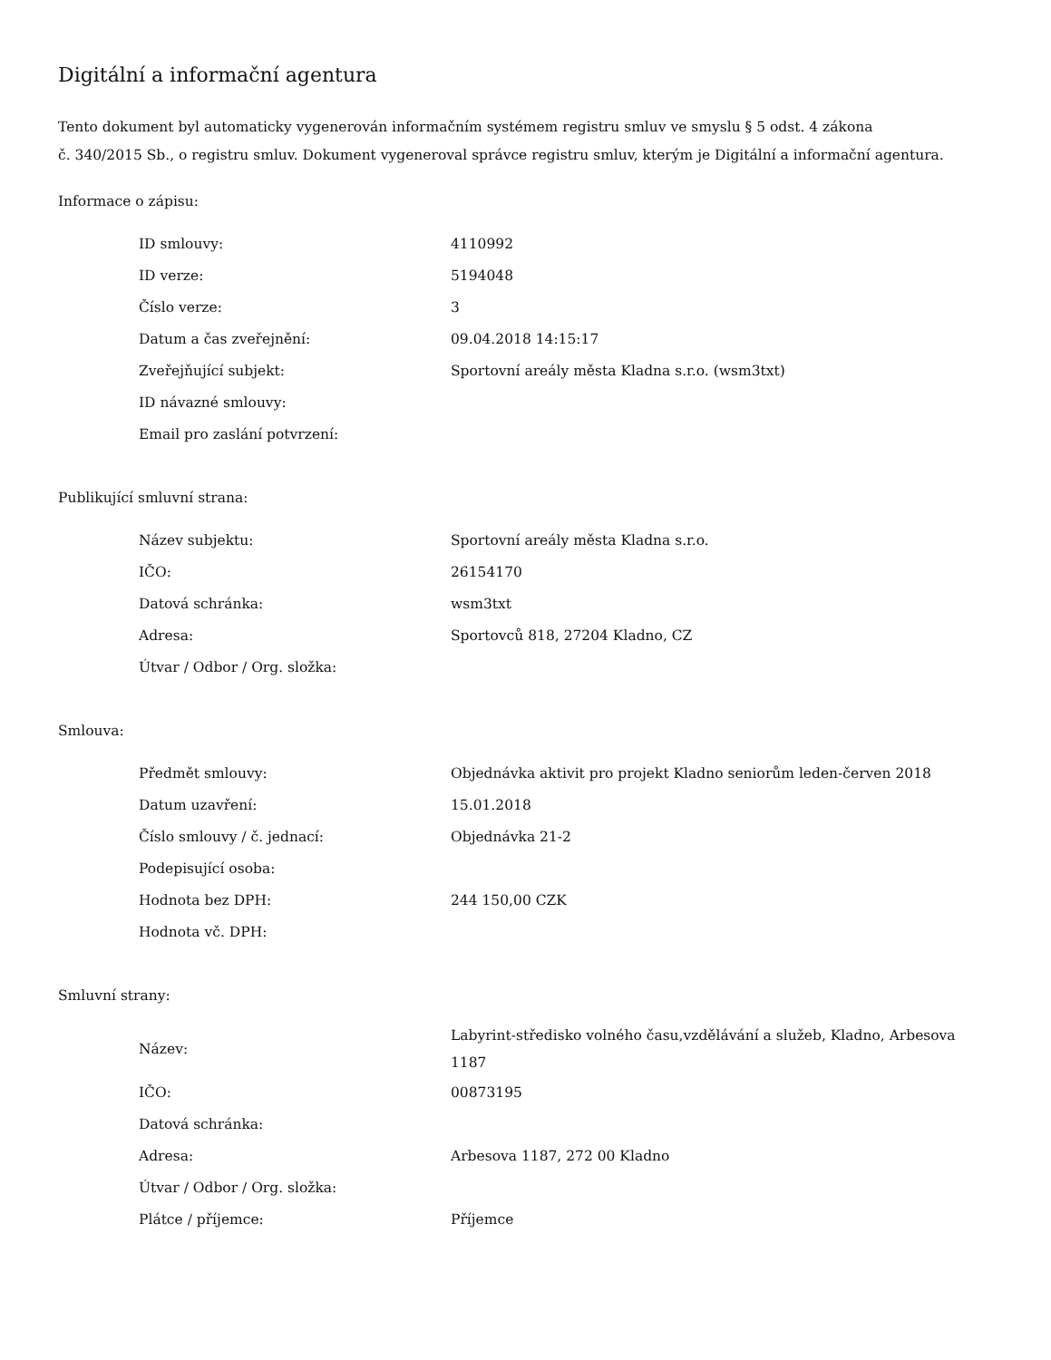Digitální a informační agentura
Tento dokument byl automaticky vygenerován informačním systémem registru smluv ve smyslu § 5 odst. 4 zákona
č. 340/2015 Sb., o registru smluv. Dokument vygeneroval správce registru smluv, kterým je Digitální a informační agentura.
Informace o zápisu:
| ID smlouvy: | 4110992 |
| ID verze: | 5194048 |
| Číslo verze: | 3 |
| Datum a čas zveřejnění: | 09.04.2018 14:15:17 |
| Zveřejňující subjekt: | Sportovní areály města Kladna s.r.o. (wsm3txt) |
| ID návazné smlouvy: | |
| Email pro zaslání potvrzení: | |
Publikující smluvní strana:
| Název subjektu: | Sportovní areály města Kladna s.r.o. |
| IČO: | 26154170 |
| Datová schránka: | wsm3txt |
| Adresa: | Sportovců 818, 27204 Kladno, CZ |
| Útvar / Odbor / Org. složka: | |
Smlouva:
| Předmět smlouvy: | Objednávka aktivit pro projekt Kladno seniorům leden-červen 2018 |
| Datum uzavření: | 15.01.2018 |
| Číslo smlouvy / č. jednací: | Objednávka 21-2 |
| Podepisující osoba: | |
| Hodnota bez DPH: | 244 150,00 CZK |
| Hodnota vč. DPH: | |
Smluvní strany:
| Název: | Labyrint-středisko volného času,vzdělávání a služeb, Kladno, Arbesova 1187 |
| IČO: | 00873195 |
| Datová schránka: | |
| Adresa: | Arbesova 1187, 272 00 Kladno |
| Útvar / Odbor / Org. složka: | |
| Plátce / příjemce: | Příjemce |